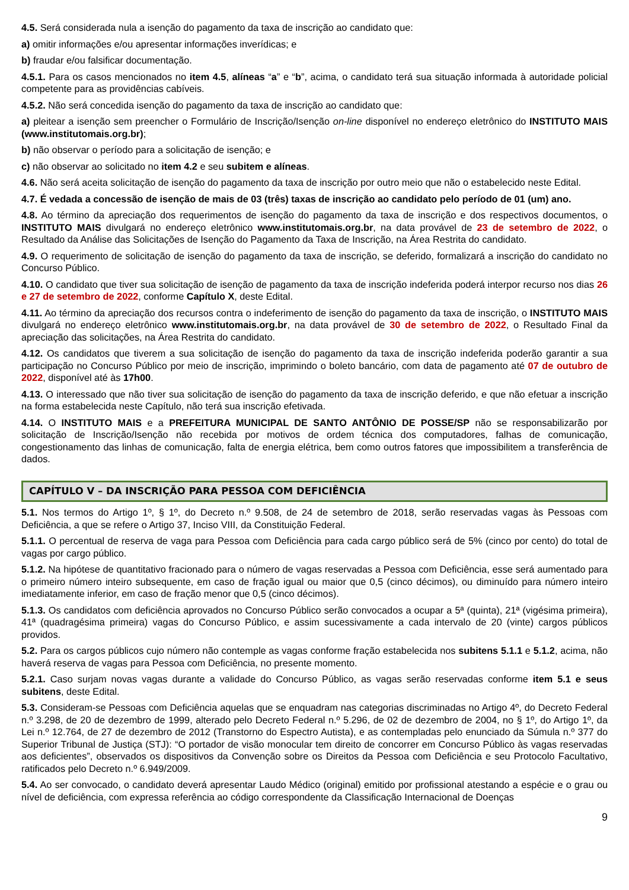4.5. Será considerada nula a isenção do pagamento da taxa de inscrição ao candidato que:
a) omitir informações e/ou apresentar informações inverídicas; e
b) fraudar e/ou falsificar documentação.
4.5.1. Para os casos mencionados no item 4.5, alíneas “a” e “b”, acima, o candidato terá sua situação informada à autoridade policial competente para as providências cabíveis.
4.5.2. Não será concedida isenção do pagamento da taxa de inscrição ao candidato que:
a) pleitear a isenção sem preencher o Formulário de Inscrição/Isenção on-line disponível no endereço eletrônico do INSTITUTO MAIS (www.institutomais.org.br);
b) não observar o período para a solicitação de isenção; e
c) não observar ao solicitado no item 4.2 e seu subitem e alíneas.
4.6. Não será aceita solicitação de isenção do pagamento da taxa de inscrição por outro meio que não o estabelecido neste Edital.
4.7. É vedada a concessão de isenção de mais de 03 (três) taxas de inscrição ao candidato pelo período de 01 (um) ano.
4.8. Ao término da apreciação dos requerimentos de isenção do pagamento da taxa de inscrição e dos respectivos documentos, o INSTITUTO MAIS divulgará no endereço eletrônico www.institutomais.org.br, na data provável de 23 de setembro de 2022, o Resultado da Análise das Solicitações de Isenção do Pagamento da Taxa de Inscrição, na Área Restrita do candidato.
4.9. O requerimento de solicitação de isenção do pagamento da taxa de inscrição, se deferido, formalizará a inscrição do candidato no Concurso Público.
4.10. O candidato que tiver sua solicitação de isenção de pagamento da taxa de inscrição indeferida poderá interpor recurso nos dias 26 e 27 de setembro de 2022, conforme Capítulo X, deste Edital.
4.11. Ao término da apreciação dos recursos contra o indeferimento de isenção do pagamento da taxa de inscrição, o INSTITUTO MAIS divulgará no endereço eletrônico www.institutomais.org.br, na data provável de 30 de setembro de 2022, o Resultado Final da apreciação das solicitações, na Área Restrita do candidato.
4.12. Os candidatos que tiverem a sua solicitação de isenção do pagamento da taxa de inscrição indeferida poderão garantir a sua participação no Concurso Público por meio de inscrição, imprimindo o boleto bancário, com data de pagamento até 07 de outubro de 2022, disponível até às 17h00.
4.13. O interessado que não tiver sua solicitação de isenção do pagamento da taxa de inscrição deferido, e que não efetuar a inscrição na forma estabelecida neste Capítulo, não terá sua inscrição efetivada.
4.14. O INSTITUTO MAIS e a PREFEITURA MUNICIPAL DE SANTO ANTÔNIO DE POSSE/SP não se responsabilizarão por solicitação de Inscrição/Isenção não recebida por motivos de ordem técnica dos computadores, falhas de comunicação, congestionamento das linhas de comunicação, falta de energia elétrica, bem como outros fatores que impossibilitem a transferência de dados.
CAPÍTULO V – DA INSCRIÇÃO PARA PESSOA COM DEFICIÊNCIA
5.1. Nos termos do Artigo 1º, § 1º, do Decreto n.º 9.508, de 24 de setembro de 2018, serão reservadas vagas às Pessoas com Deficiência, a que se refere o Artigo 37, Inciso VIII, da Constituição Federal.
5.1.1. O percentual de reserva de vaga para Pessoa com Deficiência para cada cargo público será de 5% (cinco por cento) do total de vagas por cargo público.
5.1.2. Na hipótese de quantitativo fracionado para o número de vagas reservadas a Pessoa com Deficiência, esse será aumentado para o primeiro número inteiro subsequente, em caso de fração igual ou maior que 0,5 (cinco décimos), ou diminuído para número inteiro imediatamente inferior, em caso de fração menor que 0,5 (cinco décimos).
5.1.3. Os candidatos com deficiência aprovados no Concurso Público serão convocados a ocupar a 5ª (quinta), 21ª (vigésima primeira), 41ª (quadragésima primeira) vagas do Concurso Público, e assim sucessivamente a cada intervalo de 20 (vinte) cargos públicos providos.
5.2. Para os cargos públicos cujo número não contemple as vagas conforme fração estabelecida nos subitens 5.1.1 e 5.1.2, acima, não haverá reserva de vagas para Pessoa com Deficiência, no presente momento.
5.2.1. Caso surjam novas vagas durante a validade do Concurso Público, as vagas serão reservadas conforme item 5.1 e seus subitens, deste Edital.
5.3. Consideram-se Pessoas com Deficiência aquelas que se enquadram nas categorias discriminadas no Artigo 4º, do Decreto Federal n.º 3.298, de 20 de dezembro de 1999, alterado pelo Decreto Federal n.º 5.296, de 02 de dezembro de 2004, no § 1º, do Artigo 1º, da Lei n.º 12.764, de 27 de dezembro de 2012 (Transtorno do Espectro Autista), e as contempladas pelo enunciado da Súmula n.º 377 do Superior Tribunal de Justiça (STJ): “O portador de visão monocular tem direito de concorrer em Concurso Público às vagas reservadas aos deficientes”, observados os dispositivos da Convenção sobre os Direitos da Pessoa com Deficiência e seu Protocolo Facultativo, ratificados pelo Decreto n.º 6.949/2009.
5.4. Ao ser convocado, o candidato deverá apresentar Laudo Médico (original) emitido por profissional atestando a espécie e o grau ou nível de deficiência, com expressa referência ao código correspondente da Classificação Internacional de Doenças
9